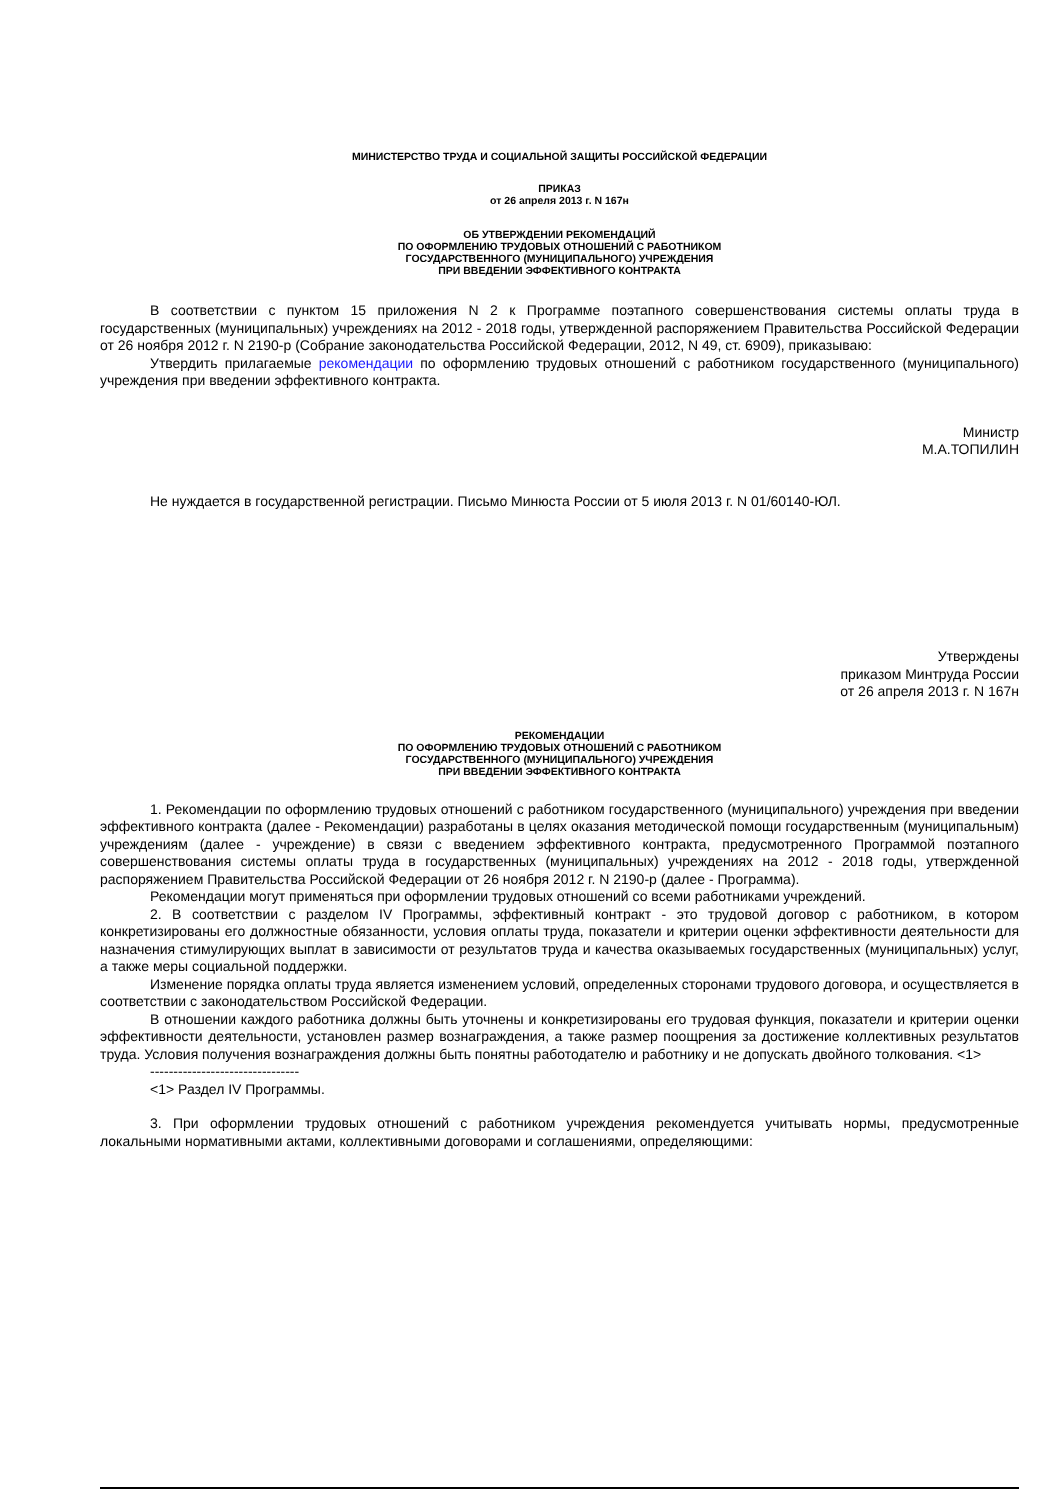МИНИСТЕРСТВО ТРУДА И СОЦИАЛЬНОЙ ЗАЩИТЫ РОССИЙСКОЙ ФЕДЕРАЦИИ
ПРИКАЗ
от 26 апреля 2013 г. N 167н
ОБ УТВЕРЖДЕНИИ РЕКОМЕНДАЦИЙ
ПО ОФОРМЛЕНИЮ ТРУДОВЫХ ОТНОШЕНИЙ С РАБОТНИКОМ
ГОСУДАРСТВЕННОГО (МУНИЦИПАЛЬНОГО) УЧРЕЖДЕНИЯ
ПРИ ВВЕДЕНИИ ЭФФЕКТИВНОГО КОНТРАКТА
В соответствии с пунктом 15 приложения N 2 к Программе поэтапного совершенствования системы оплаты труда в государственных (муниципальных) учреждениях на 2012 - 2018 годы, утвержденной распоряжением Правительства Российской Федерации от 26 ноября 2012 г. N 2190-р (Собрание законодательства Российской Федерации, 2012, N 49, ст. 6909), приказываю:
Утвердить прилагаемые рекомендации по оформлению трудовых отношений с работником государственного (муниципального) учреждения при введении эффективного контракта.
Министр
М.А.ТОПИЛИН
Не нуждается в государственной регистрации. Письмо Минюста России от 5 июля 2013 г. N 01/60140-ЮЛ.
Утверждены
приказом Минтруда России
от 26 апреля 2013 г. N 167н
РЕКОМЕНДАЦИИ
ПО ОФОРМЛЕНИЮ ТРУДОВЫХ ОТНОШЕНИЙ С РАБОТНИКОМ
ГОСУДАРСТВЕННОГО (МУНИЦИПАЛЬНОГО) УЧРЕЖДЕНИЯ
ПРИ ВВЕДЕНИИ ЭФФЕКТИВНОГО КОНТРАКТА
1. Рекомендации по оформлению трудовых отношений с работником государственного (муниципального) учреждения при введении эффективного контракта (далее - Рекомендации) разработаны в целях оказания методической помощи государственным (муниципальным) учреждениям (далее - учреждение) в связи с введением эффективного контракта, предусмотренного Программой поэтапного совершенствования системы оплаты труда в государственных (муниципальных) учреждениях на 2012 - 2018 годы, утвержденной распоряжением Правительства Российской Федерации от 26 ноября 2012 г. N 2190-р (далее - Программа).
Рекомендации могут применяться при оформлении трудовых отношений со всеми работниками учреждений.
2. В соответствии с разделом IV Программы, эффективный контракт - это трудовой договор с работником, в котором конкретизированы его должностные обязанности, условия оплаты труда, показатели и критерии оценки эффективности деятельности для назначения стимулирующих выплат в зависимости от результатов труда и качества оказываемых государственных (муниципальных) услуг, а также меры социальной поддержки.
Изменение порядка оплаты труда является изменением условий, определенных сторонами трудового договора, и осуществляется в соответствии с законодательством Российской Федерации.
В отношении каждого работника должны быть уточнены и конкретизированы его трудовая функция, показатели и критерии оценки эффективности деятельности, установлен размер вознаграждения, а также размер поощрения за достижение коллективных результатов труда. Условия получения вознаграждения должны быть понятны работодателю и работнику и не допускать двойного толкования. <1>
--------------------------------
<1> Раздел IV Программы.
3. При оформлении трудовых отношений с работником учреждения рекомендуется учитывать нормы, предусмотренные локальными нормативными актами, коллективными договорами и соглашениями, определяющими: